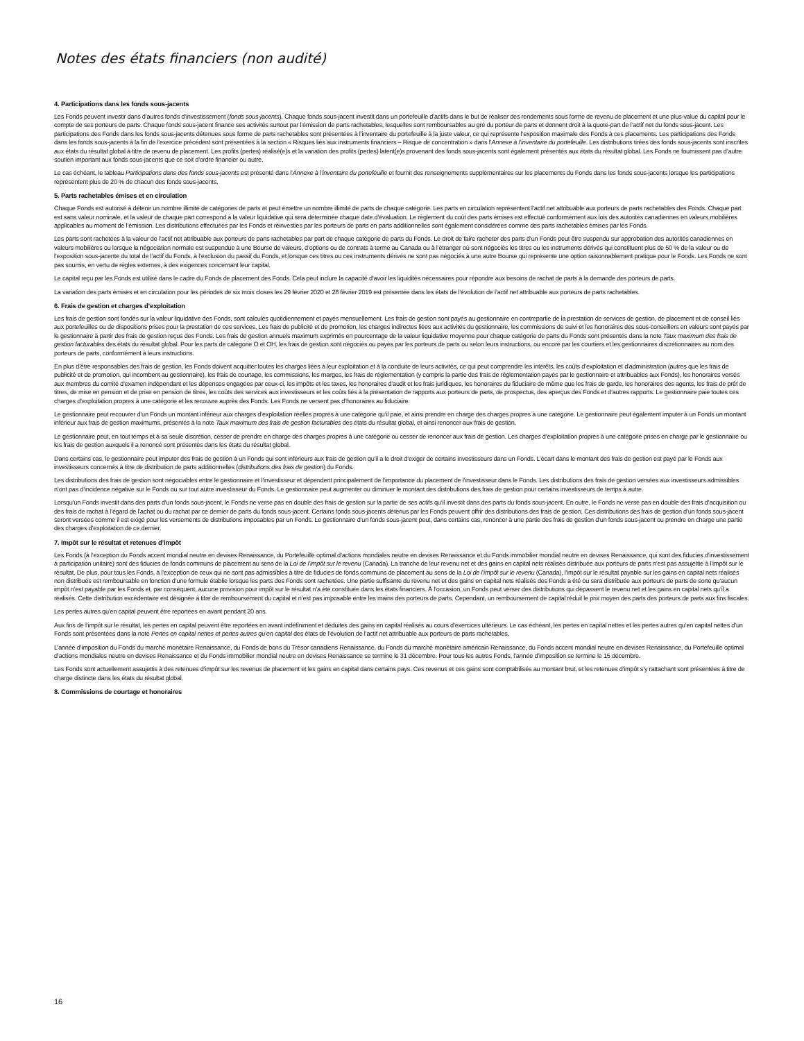Notes des états financiers (non audité)
4. Participations dans les fonds sous-jacents
Les Fonds peuvent investir dans d’autres fonds d’investissement (fonds sous-jacents). Chaque fonds sous-jacent investit dans un portefeuille d’actifs dans le but de réaliser des rendements sous forme de revenu de placement et une plus-value du capital pour le compte de ses porteurs de parts. Chaque fonds sous-jacent finance ses activités surtout par l’émission de parts rachetables, lesquelles sont remboursables au gré du porteur de parts et donnent droit à la quote-part de l’actif net du fonds sous-jacent. Les participations des Fonds dans les fonds sous-jacents détenues sous forme de parts rachetables sont présentées à l’inventaire du portefeuille à la juste valeur, ce qui représente l’exposition maximale des Fonds à ces placements. Les participations des Fonds dans les fonds sous-jacents à la fin de l’exercice précédent sont présentées à la section « Risques liés aux instruments financiers – Risque de concentration » dans l’Annexe à l’inventaire du portefeuille. Les distributions tirées des fonds sous-jacents sont inscrites aux états du résultat global à titre de revenu de placement. Les profits (pertes) réalisé(e)s et la variation des profits (pertes) latent(e)s provenant des fonds sous-jacents sont également présentés aux états du résultat global. Les Fonds ne fournissent pas d’autre soutien important aux fonds sous-jacents que ce soit d’ordre financier ou autre.
Le cas échéant, le tableau Participations dans des fonds sous-jacents est présenté dans l’Annexe à l’inventaire du portefeuille et fournit des renseignements supplémentaires sur les placements du Fonds dans les fonds sous-jacents lorsque les participations représentent plus de 20 % de chacun des fonds sous-jacents.
5. Parts rachetables émises et en circulation
Chaque Fonds est autorisé à détenir un nombre illimité de catégories de parts et peut émettre un nombre illimité de parts de chaque catégorie. Les parts en circulation représentent l’actif net attribuable aux porteurs de parts rachetables des Fonds. Chaque part est sans valeur nominale, et la valeur de chaque part correspond à la valeur liquidative qui sera déterminée chaque date d’évaluation. Le règlement du coût des parts émises est effectué conformément aux lois des autorités canadiennes en valeurs mobilières applicables au moment de l’émission. Les distributions effectuées par les Fonds et réinvesties par les porteurs de parts en parts additionnelles sont également considérées comme des parts rachetables émises par les Fonds.
Les parts sont rachetées à la valeur de l’actif net attribuable aux porteurs de parts rachetables par part de chaque catégorie de parts du Fonds. Le droit de faire racheter des parts d’un Fonds peut être suspendu sur approbation des autorités canadiennes en valeurs mobilières ou lorsque la négociation normale est suspendue à une Bourse de valeurs, d’options ou de contrats à terme au Canada ou à l’étranger où sont négociés les titres ou les instruments dérivés qui constituent plus de 50 % de la valeur ou de l’exposition sous-jacente du total de l’actif du Fonds, à l’exclusion du passif du Fonds, et lorsque ces titres ou ces instruments dérivés ne sont pas négociés à une autre Bourse qui représente une option raisonnablement pratique pour le Fonds. Les Fonds ne sont pas soumis, en vertu de règles externes, à des exigences concernant leur capital.
Le capital reçu par les Fonds est utilisé dans le cadre du Fonds de placement des Fonds. Cela peut inclure la capacité d’avoir les liquidités nécessaires pour répondre aux besoins de rachat de parts à la demande des porteurs de parts.
La variation des parts émises et en circulation pour les périodes de six mois closes les 29 février 2020 et 28 février 2019 est présentée dans les états de l’évolution de l’actif net attribuable aux porteurs de parts rachetables.
6. Frais de gestion et charges d’exploitation
Les frais de gestion sont fondés sur la valeur liquidative des Fonds, sont calculés quotidiennement et payés mensuellement. Les frais de gestion sont payés au gestionnaire en contrepartie de la prestation de services de gestion, de placement et de conseil liés aux portefeuilles ou de dispositions prises pour la prestation de ces services. Les frais de publicité et de promotion, les charges indirectes liées aux activités du gestionnaire, les commissions de suivi et les honoraires des sous-conseillers en valeurs sont payés par le gestionnaire à partir des frais de gestion reçus des Fonds. Les frais de gestion annuels maximum exprimés en pourcentage de la valeur liquidative moyenne pour chaque catégorie de parts du Fonds sont présentés dans la note Taux maximum des frais de gestion facturables des états du résultat global. Pour les parts de catégorie O et OH, les frais de gestion sont négociés ou payés par les porteurs de parts ou selon leurs instructions, ou encore par les courtiers et les gestionnaires discrétionnaires au nom des porteurs de parts, conformément à leurs instructions.
En plus d’être responsables des frais de gestion, les Fonds doivent acquitter toutes les charges liées à leur exploitation et à la conduite de leurs activités, ce qui peut comprendre les intérêts, les coûts d’exploitation et d’administration (autres que les frais de publicité et de promotion, qui incombent au gestionnaire), les frais de courtage, les commissions, les marges, les frais de réglementation (y compris la partie des frais de réglementation payés par le gestionnaire et attribuables aux Fonds), les honoraires versés aux membres du comité d’examen indépendant et les dépenses engagées par ceux-ci, les impôts et les taxes, les honoraires d’audit et les frais juridiques, les honoraires du fiduciaire de même que les frais de garde, les honoraires des agents, les frais de prêt de titres, de mise en pension et de prise en pension de titres, les coûts des services aux investisseurs et les coûts liés à la présentation de rapports aux porteurs de parts, de prospectus, des aperçus des Fonds et d’autres rapports. Le gestionnaire paie toutes ces charges d’exploitation propres à une catégorie et les recouvre auprès des Fonds. Les Fonds ne versent pas d’honoraires au fiduciaire.
Le gestionnaire peut recouvrer d’un Fonds un montant inférieur aux charges d’exploitation réelles propres à une catégorie qu’il paie, et ainsi prendre en charge des charges propres à une catégorie. Le gestionnaire peut également imputer à un Fonds un montant inférieur aux frais de gestion maximums, présentés à la note Taux maximum des frais de gestion facturables des états du résultat global, et ainsi renoncer aux frais de gestion.
Le gestionnaire peut, en tout temps et à sa seule discrétion, cesser de prendre en charge des charges propres à une catégorie ou cesser de renoncer aux frais de gestion. Les charges d’exploitation propres à une catégorie prises en charge par le gestionnaire ou les frais de gestion auxquels il a renoncé sont présentés dans les états du résultat global.
Dans certains cas, le gestionnaire peut imputer des frais de gestion à un Fonds qui sont inférieurs aux frais de gestion qu’il a le droit d’exiger de certains investisseurs dans un Fonds. L’écart dans le montant des frais de gestion est payé par le Fonds aux investisseurs concernés à titre de distribution de parts additionnelles (distributions des frais de gestion) du Fonds.
Les distributions des frais de gestion sont négociables entre le gestionnaire et l’investisseur et dépendent principalement de l’importance du placement de l’investisseur dans le Fonds. Les distributions des frais de gestion versées aux investisseurs admissibles n’ont pas d’incidence négative sur le Fonds ou sur tout autre investisseur du Fonds. Le gestionnaire peut augmenter ou diminuer le montant des distributions des frais de gestion pour certains investisseurs de temps à autre.
Lorsqu’un Fonds investit dans des parts d’un fonds sous-jacent, le Fonds ne verse pas en double des frais de gestion sur la partie de ses actifs qu’il investit dans des parts du fonds sous-jacent. En outre, le Fonds ne verse pas en double des frais d’acquisition ou des frais de rachat à l’égard de l’achat ou du rachat par ce dernier de parts du fonds sous-jacent. Certains fonds sous-jacents détenus par les Fonds peuvent offrir des distributions des frais de gestion. Ces distributions des frais de gestion d’un fonds sous-jacent seront versées comme il est exigé pour les versements de distributions imposables par un Fonds. Le gestionnaire d’un fonds sous-jacent peut, dans certains cas, renoncer à une partie des frais de gestion d’un fonds sous-jacent ou prendre en charge une partie des charges d’exploitation de ce dernier.
7. Impôt sur le résultat et retenues d’impôt
Les Fonds (à l’exception du Fonds accent mondial neutre en devises Renaissance, du Portefeuille optimal d’actions mondiales neutre en devises Renaissance et du Fonds immobilier mondial neutre en devises Renaissance, qui sont des fiducies d’investissement à participation unitaire) sont des fiducies de fonds communs de placement au sens de la Loi de l’impôt sur le revenu (Canada). La tranche de leur revenu net et des gains en capital nets réalisés distribuée aux porteurs de parts n’est pas assujettie à l’impôt sur le résultat. De plus, pour tous les Fonds, à l’exception de ceux qui ne sont pas admissibles à titre de fiducies de fonds communs de placement au sens de la Loi de l’impôt sur le revenu (Canada), l’impôt sur le résultat payable sur les gains en capital nets réalisés non distribués est remboursable en fonction d’une formule établie lorsque les parts des Fonds sont rachetées. Une partie suffisante du revenu net et des gains en capital nets réalisés des Fonds a été ou sera distribuée aux porteurs de parts de sorte qu’aucun impôt n’est payable par les Fonds et, par conséquent, aucune provision pour impôt sur le résultat n’a été constituée dans les états financiers. À l’occasion, un Fonds peut verser des distributions qui dépassent le revenu net et les gains en capital nets qu’il a réalisés. Cette distribution excédentaire est désignée à titre de remboursement du capital et n’est pas imposable entre les mains des porteurs de parts. Cependant, un remboursement de capital réduit le prix moyen des parts des porteurs de parts aux fins fiscales.
Les pertes autres qu’en capital peuvent être reportées en avant pendant 20 ans.
Aux fins de l’impôt sur le résultat, les pertes en capital peuvent être reportées en avant indéfiniment et déduites des gains en capital réalisés au cours d’exercices ultérieurs. Le cas échéant, les pertes en capital nettes et les pertes autres qu’en capital nettes d’un Fonds sont présentées dans la note Pertes en capital nettes et pertes autres qu’en capital des états de l’évolution de l’actif net attribuable aux porteurs de parts rachetables.
L’année d’imposition du Fonds du marché monétaire Renaissance, du Fonds de bons du Trésor canadiens Renaissance, du Fonds du marché monétaire américain Renaissance, du Fonds accent mondial neutre en devises Renaissance, du Portefeuille optimal d’actions mondiales neutre en devises Renaissance et du Fonds immobilier mondial neutre en devises Renaissance se termine le 31 décembre. Pour tous les autres Fonds, l’année d’imposition se termine le 15 décembre.
Les Fonds sont actuellement assujettis à des retenues d’impôt sur les revenus de placement et les gains en capital dans certains pays. Ces revenus et ces gains sont comptabilisés au montant brut, et les retenues d’impôt s’y rattachant sont présentées à titre de charge distincte dans les états du résultat global.
8. Commissions de courtage et honoraires
16